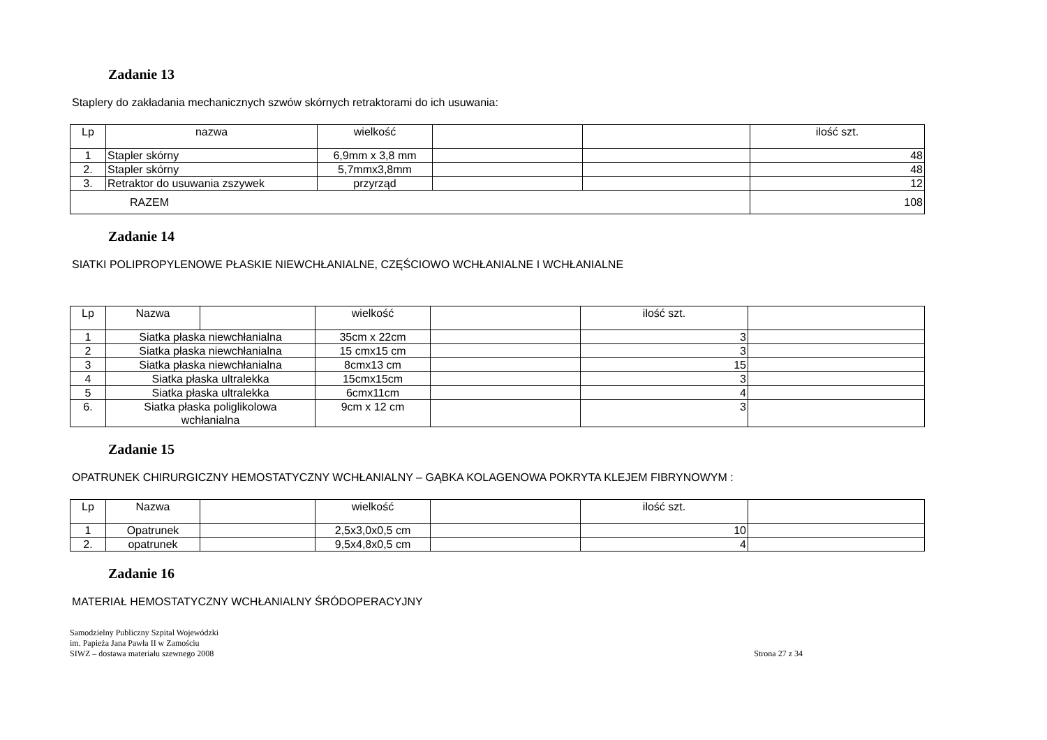Zadanie 13
Staplery do zakładania mechanicznych szwów skórnych retraktorami do ich usuwania:
| Lp | nazwa | wielkość | | | ilość szt. |
| 1 | Stapler skórny | 6,9mm x 3,8 mm | | | 48 |
| 2. | Stapler skórny | 5,7mmx3,8mm | | | 48 |
| 3. | Retraktor do usuwania zszywek | przyrząd | | | 12 |
| RAZEM | | | | | 108 |
Zadanie 14
SIATKI POLIPROPYLENOWE PŁASKIE NIEWCHŁANIALNE, CZĘŚCIOWO WCHŁANIALNE I WCHŁANIALNE
| Lp | Nazwa | | wielkość | | ilość szt. | |
| 1 | Siatka płaska niewchłanialna | | 35cm x 22cm | | 3 | |
| 2 | Siatka płaska niewchłanialna | | 15 cmx15 cm | | 3 | |
| 3 | Siatka płaska niewchłanialna | | 8cmx13 cm | | 15 | |
| 4 | Siatka płaska ultralekka | | 15cmx15cm | | 3 | |
| 5 | Siatka płaska ultralekka | | 6cmx11cm | | 4 | |
| 6. | Siatka płaska poliglikolowa wchłanialna | | 9cm x 12 cm | | 3 | |
Zadanie 15
OPATRUNEK CHIRURGICZNY HEMOSTATYCZNY WCHŁANIALNY – GĄBKA KOLAGENOWA POKRYTA KLEJEM FIBRYNOWYM :
| Lp | Nazwa | | wielkość | | ilość szt. | |
| 1 | Opatrunek | | 2,5x3,0x0,5 cm | | 10 | |
| 2. | opatrunek | | 9,5x4,8x0,5 cm | | 4 | |
Zadanie 16
MATERIAŁ HEMOSTATYCZNY WCHŁANIALNY ŚRÓDOPERACYJNY
Samodzielny Publiczny Szpital Wojewódzki
im. Papieża Jana Pawła II w Zamościu
SIWZ – dostawa materiału szewnego 2008
Strona 27 z 34